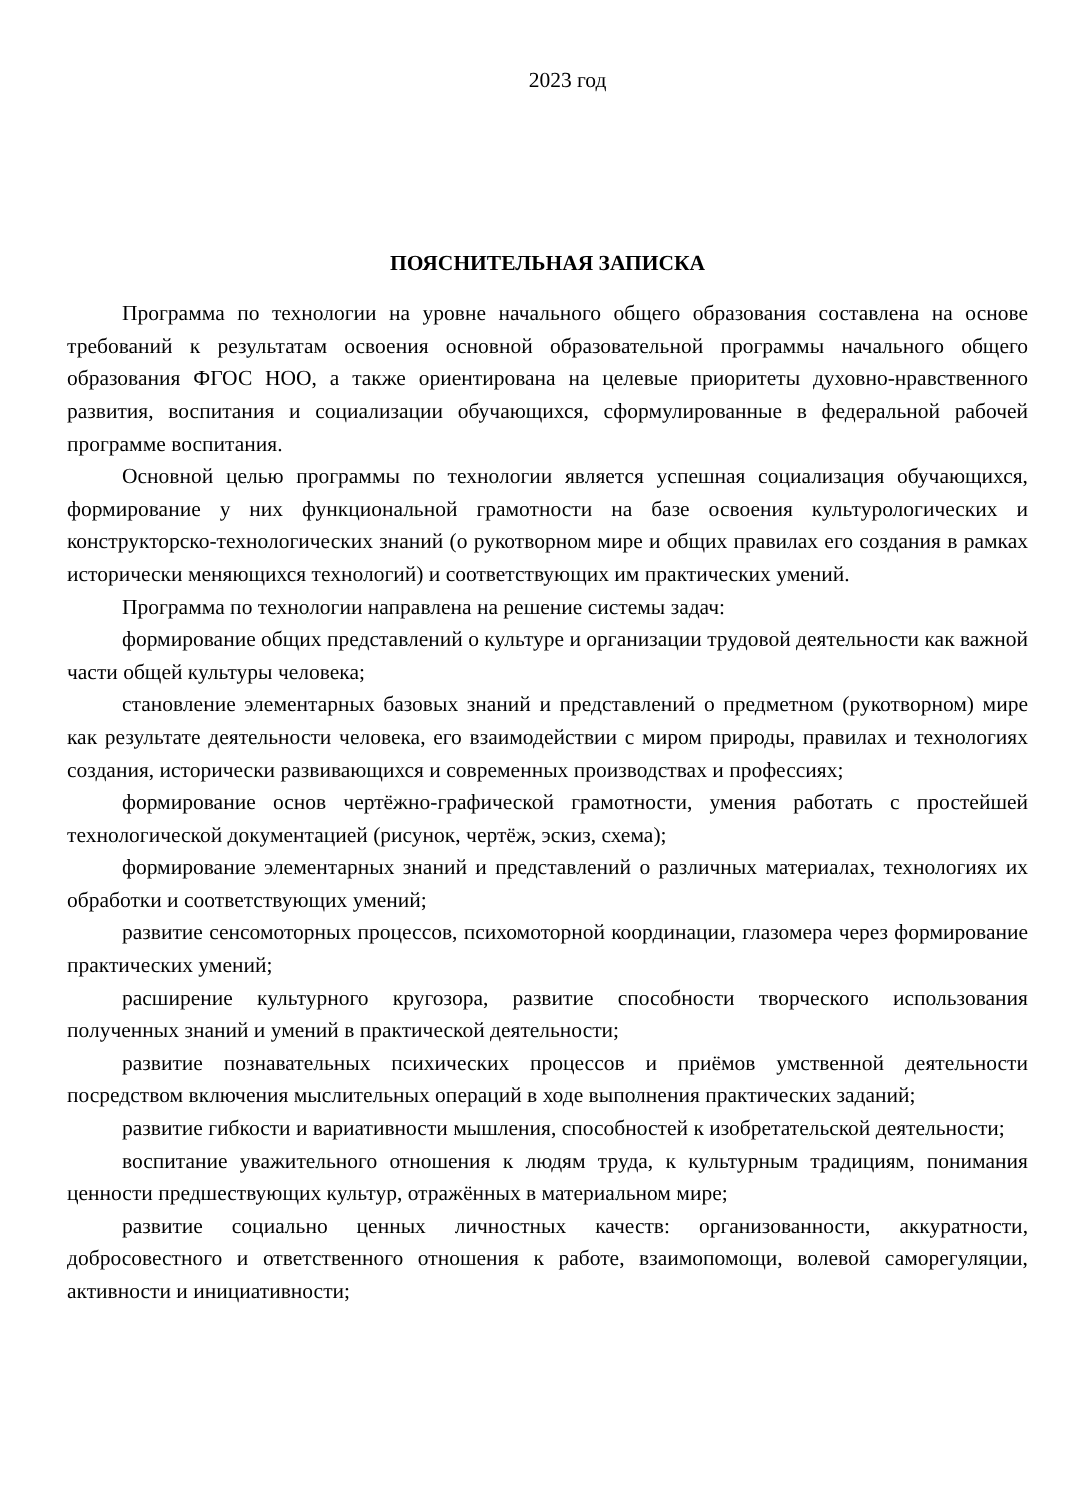2023 год
ПОЯСНИТЕЛЬНАЯ ЗАПИСКА
Программа по технологии на уровне начального общего образования составлена на основе требований к результатам освоения основной образовательной программы начального общего образования ФГОС НОО, а также ориентирована на целевые приоритеты духовно-нравственного развития, воспитания и социализации обучающихся, сформулированные в федеральной рабочей программе воспитания.
Основной целью программы по технологии является успешная социализация обучающихся, формирование у них функциональной грамотности на базе освоения культурологических и конструкторско-технологических знаний (о рукотворном мире и общих правилах его создания в рамках исторически меняющихся технологий) и соответствующих им практических умений.
Программа по технологии направлена на решение системы задач:
формирование общих представлений о культуре и организации трудовой деятельности как важной части общей культуры человека;
становление элементарных базовых знаний и представлений о предметном (рукотворном) мире как результате деятельности человека, его взаимодействии с миром природы, правилах и технологиях создания, исторически развивающихся и современных производствах и профессиях;
формирование основ чертёжно-графической грамотности, умения работать с простейшей технологической документацией (рисунок, чертёж, эскиз, схема);
формирование элементарных знаний и представлений о различных материалах, технологиях их обработки и соответствующих умений;
развитие сенсомоторных процессов, психомоторной координации, глазомера через формирование практических умений;
расширение культурного кругозора, развитие способности творческого использования полученных знаний и умений в практической деятельности;
развитие познавательных психических процессов и приёмов умственной деятельности посредством включения мыслительных операций в ходе выполнения практических заданий;
развитие гибкости и вариативности мышления, способностей к изобретательской деятельности;
воспитание уважительного отношения к людям труда, к культурным традициям, понимания ценности предшествующих культур, отражённых в материальном мире;
развитие социально ценных личностных качеств: организованности, аккуратности, добросовестного и ответственного отношения к работе, взаимопомощи, волевой саморегуляции, активности и инициативности;